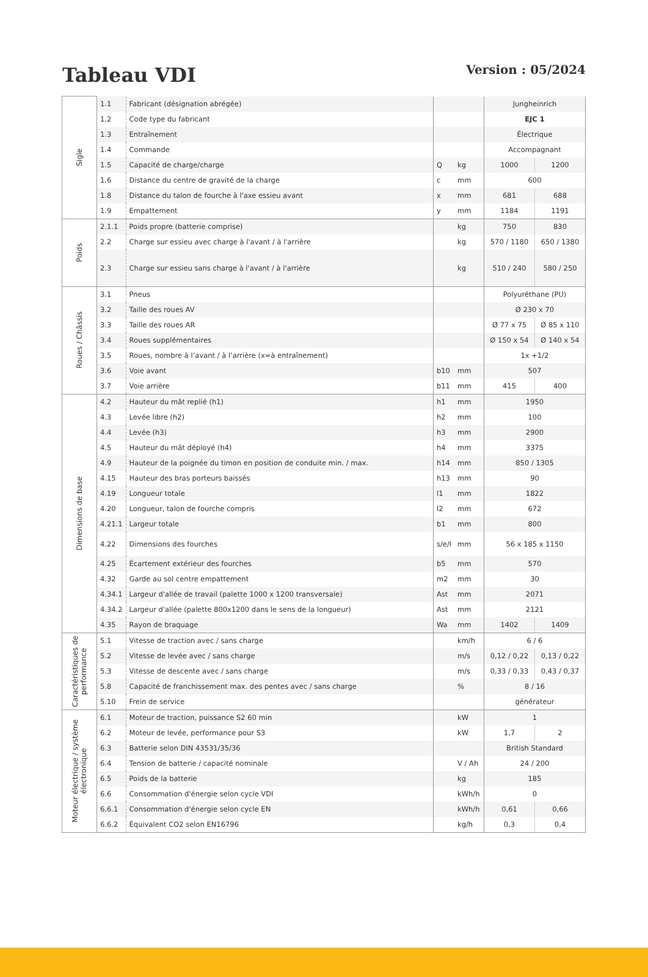Tableau VDI
Version : 05/2024
| Sigle | 1.1 | Fabricant (désignation abrégée) | | | Jungheinrich | |
| | 1.2 | Code type du fabricant | | | EJC 1 | |
| | 1.3 | Entraînement | | | Électrique | |
| | 1.4 | Commande | | | Accompagnant | |
| | 1.5 | Capacité de charge/charge | Q | kg | 1000 | 1200 |
| | 1.6 | Distance du centre de gravité de la charge | c | mm | 600 | |
| | 1.8 | Distance du talon de fourche à l'axe essieu avant | x | mm | 681 | 688 |
| | 1.9 | Empattement | y | mm | 1184 | 1191 |
| Poids | 2.1.1 | Poids propre (batterie comprise) | | kg | 750 | 830 |
| | 2.2 | Charge sur essieu avec charge à l'avant / à l'arrière | | kg | 570 / 1180 | 650 / 1380 |
| | 2.3 | Charge sur essieu sans charge à l'avant / à l'arrière | | kg | 510 / 240 | 580 / 250 |
| Roues / Châssis | 3.1 | Pneus | | | Polyuréthane (PU) | |
| | 3.2 | Taille des roues AV | | | Ø 230 x 70 | |
| | 3.3 | Taille des roues AR | | | Ø 77 x 75 | Ø 85 x 110 |
| | 3.4 | Roues supplémentaires | | | Ø 150 x 54 | Ø 140 x 54 |
| | 3.5 | Roues, nombre à l’avant / à l’arrière (x=à entraînement) | | | 1x +1/2 | |
| | 3.6 | Voie avant | b10 | mm | 507 | |
| | 3.7 | Voie arrière | b11 | mm | 415 | 400 |
| Dimensions de base | 4.2 | Hauteur du mât replié (h1) | h1 | mm | 1950 | |
| | 4.3 | Levée libre (h2) | h2 | mm | 100 | |
| | 4.4 | Levée (h3) | h3 | mm | 2900 | |
| | 4.5 | Hauteur du mât déployé (h4) | h4 | mm | 3375 | |
| | 4.9 | Hauteur de la poignée du timon en position de conduite min. / max. | h14 | mm | 850 / 1305 | |
| | 4.15 | Hauteur des bras porteurs baissés | h13 | mm | 90 | |
| | 4.19 | Longueur totale | l1 | mm | 1822 | |
| | 4.20 | Longueur, talon de fourche compris | l2 | mm | 672 | |
| | 4.21.1 | Largeur totale | b1 | mm | 800 | |
| | 4.22 | Dimensions des fourches | s/e/l | mm | 56 x 185 x 1150 | |
| | 4.25 | Écartement extérieur des fourches | b5 | mm | 570 | |
| | 4.32 | Garde au sol centre empattement | m2 | mm | 30 | |
| | 4.34.1 | Largeur d'allée de travail (palette 1000 x 1200 transversale) | Ast | mm | 2071 | |
| | 4.34.2 | Largeur d'allée (palette 800x1200 dans le sens de la longueur) | Ast | mm | 2121 | |
| | 4.35 | Rayon de braquage | Wa | mm | 1402 | 1409 |
| Caractéristiques de performance | 5.1 | Vitesse de traction avec / sans charge | | km/h | 6 / 6 | |
| | 5.2 | Vitesse de levée avec / sans charge | | m/s | 0,12 / 0,22 | 0,13 / 0,22 |
| | 5.3 | Vitesse de descente avec / sans charge | | m/s | 0,33 / 0,33 | 0,43 / 0,37 |
| | 5.8 | Capacité de franchissement max. des pentes avec / sans charge | | % | 8 / 16 | |
| | 5.10 | Frein de service | | | générateur | |
| Moteur électrique / système électronique | 6.1 | Moteur de traction, puissance S2 60 min | | kW | 1 | |
| | 6.2 | Moteur de levée, performance pour S3 | | kW | 1,7 | 2 |
| | 6.3 | Batterie selon DIN 43531/35/36 | | | British Standard | |
| | 6.4 | Tension de batterie / capacité nominale | | V / Ah | 24 / 200 | |
| | 6.5 | Poids de la batterie | | kg | 185 | |
| | 6.6 | Consommation d'énergie selon cycle VDI | | kWh/h | 0 | |
| | 6.6.1 | Consommation d'énergie selon cycle EN | | kWh/h | 0,61 | 0,66 |
| | 6.6.2 | Équivalent CO2 selon EN16796 | | kg/h | 0,3 | 0,4 |